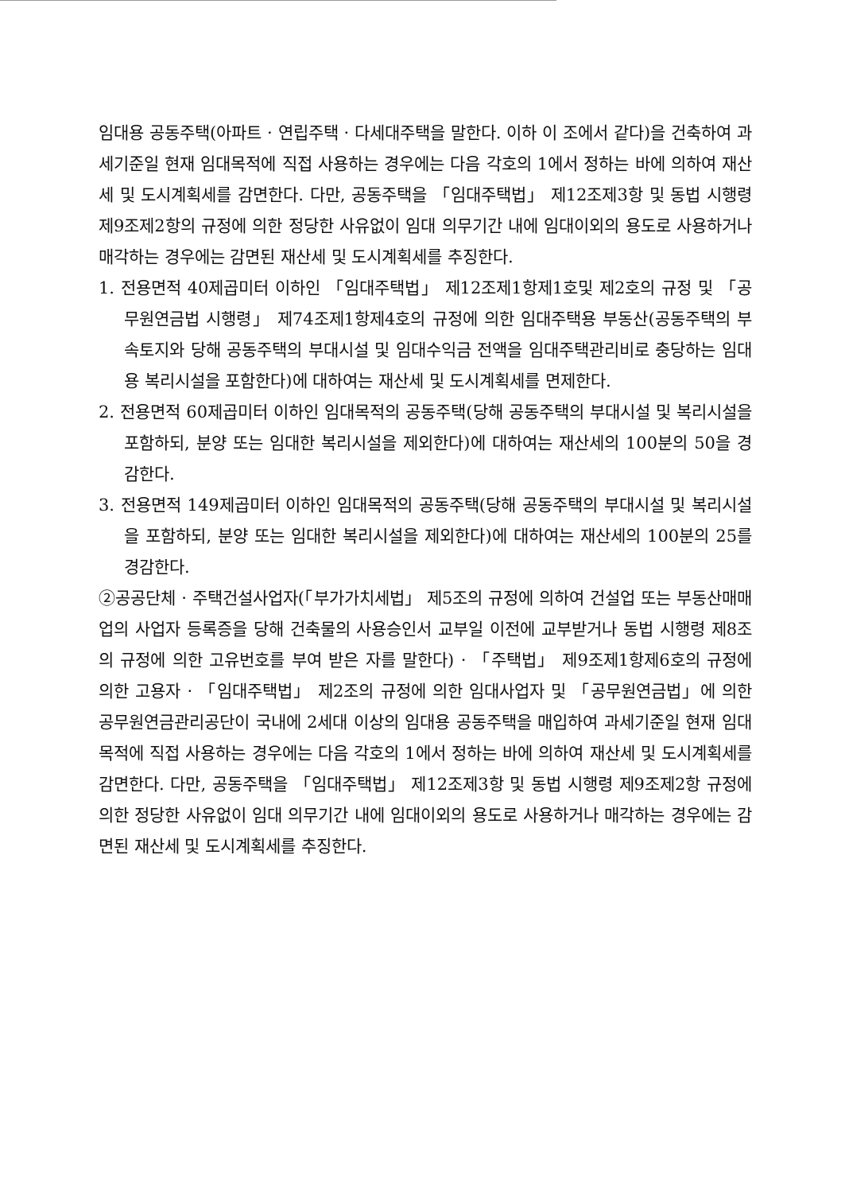임대용 공동주택(아파트 · 연립주택 · 다세대주택을 말한다. 이하 이 조에서 같다)을 건축하여 과세기준일 현재 임대목적에 직접 사용하는 경우에는 다음 각호의 1에서 정하는 바에 의하여 재산세 및 도시계획세를 감면한다. 다만, 공동주택을 「임대주택법」 제12조제3항 및 동법 시행령 제9조제2항의 규정에 의한 정당한 사유없이 임대 의무기간 내에 임대이외의 용도로 사용하거나 매각하는 경우에는 감면된 재산세 및 도시계획세를 추징한다.
1. 전용면적 40제곱미터 이하인 「임대주택법」 제12조제1항제1호및 제2호의 규정 및 「공무원연금법 시행령」 제74조제1항제4호의 규정에 의한 임대주택용 부동산(공동주택의 부속토지와 당해 공동주택의 부대시설 및 임대수익금 전액을 임대주택관리비로 충당하는 임대용 복리시설을 포함한다)에 대하여는 재산세 및 도시계획세를 면제한다.
2. 전용면적 60제곱미터 이하인 임대목적의 공동주택(당해 공동주택의 부대시설 및 복리시설을 포함하되, 분양 또는 임대한 복리시설을 제외한다)에 대하여는 재산세의 100분의 50을 경감한다.
3. 전용면적 149제곱미터 이하인 임대목적의 공동주택(당해 공동주택의 부대시설 및 복리시설을 포함하되, 분양 또는 임대한 복리시설을 제외한다)에 대하여는 재산세의 100분의 25를 경감한다.
②공공단체 · 주택건설사업자(「부가가치세법」 제5조의 규정에 의하여 건설업 또는 부동산매매업의 사업자 등록증을 당해 건축물의 사용승인서 교부일 이전에 교부받거나 동법 시행령 제8조의 규정에 의한 고유번호를 부여 받은 자를 말한다) · 「주택법」 제9조제1항제6호의 규정에 의한 고용자 · 「임대주택법」 제2조의 규정에 의한 임대사업자 및 「공무원연금법」에 의한 공무원연금관리공단이 국내에 2세대 이상의 임대용 공동주택을 매입하여 과세기준일 현재 임대목적에 직접 사용하는 경우에는 다음 각호의 1에서 정하는 바에 의하여 재산세 및 도시계획세를 감면한다. 다만, 공동주택을 「임대주택법」 제12조제3항 및 동법 시행령 제9조제2항 규정에 의한 정당한 사유없이 임대 의무기간 내에 임대이외의 용도로 사용하거나 매각하는 경우에는 감면된 재산세 및 도시계획세를 추징한다.